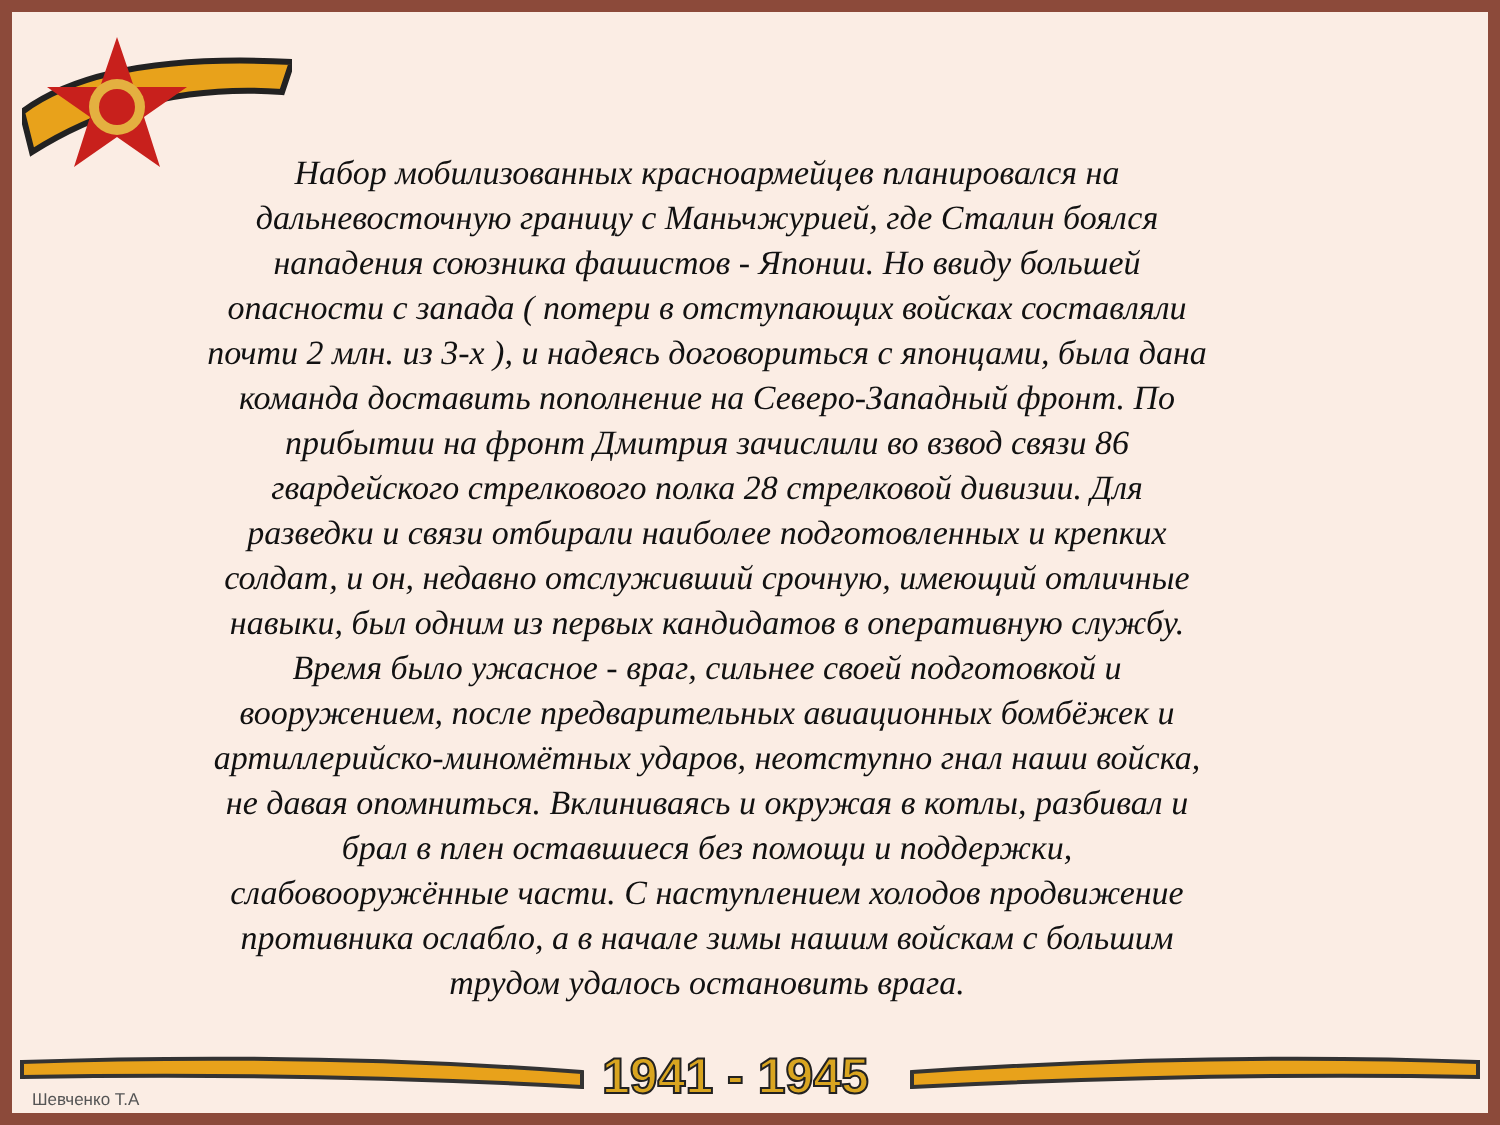Набор мобилизованных красноармейцев планировался на дальневосточную границу с Маньчжурией, где Сталин боялся нападения союзника фашистов - Японии. Но ввиду большей опасности с запада ( потери в отступающих войсках составляли почти 2 млн. из 3-х ), и надеясь договориться с японцами, была дана команда доставить пополнение на Северо-Западный фронт. По прибытии на фронт Дмитрия зачислили во взвод связи 86 гвардейского стрелкового полка 28 стрелковой дивизии. Для разведки и связи отбирали наиболее подготовленных и крепких солдат, и он, недавно отслуживший срочную, имеющий отличные навыки, был одним из первых кандидатов в оперативную службу. Время было ужасное - враг, сильнее своей подготовкой и вооружением, после предварительных авиационных бомбёжек и артиллерийско-миномётных ударов, неотступно гнал наши войска, не давая опомниться. Вклиниваясь и окружая в котлы, разбивал и брал в плен оставшиеся без помощи и поддержки, слабовооружённые части. С наступлением холодов продвижение противника ослабло, а в начале зимы нашим войскам с большим трудом удалось остановить врага.
1941 - 1945
Шевченко Т.А